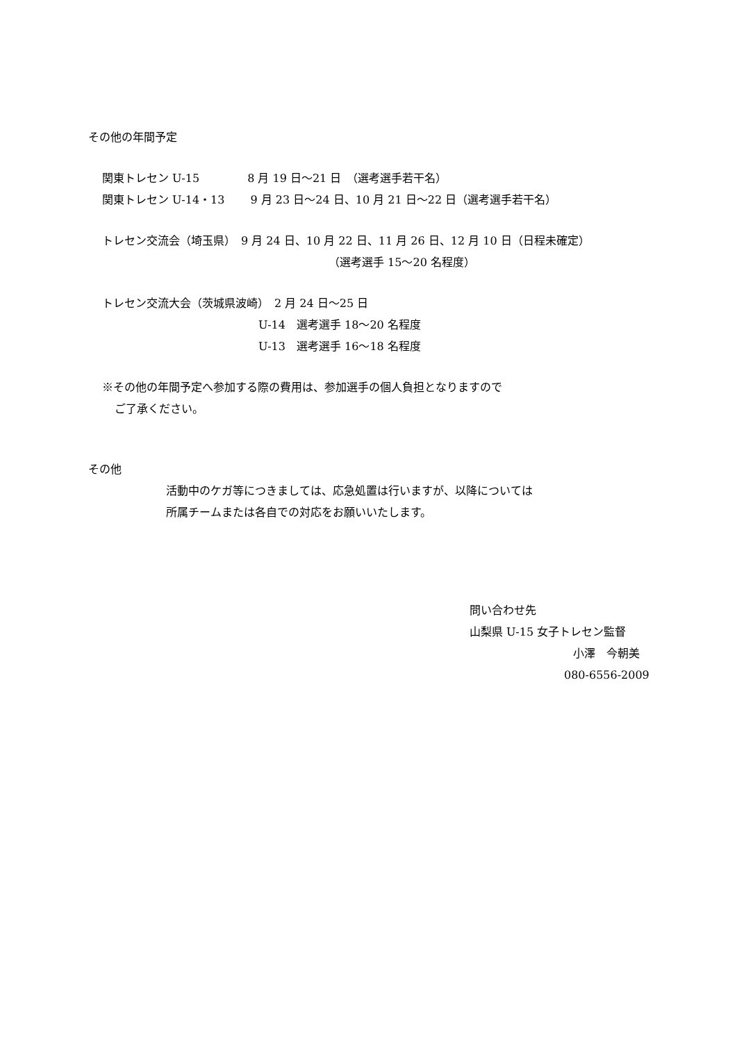その他の年間予定
関東トレセン U-15　　　　 8 月 19 日～21 日　（選考選手若干名）
関東トレセン U-14・13　　 9 月 23 日～24 日、10 月 21 日～22 日（選考選手若干名）
トレセン交流会（埼玉県）　9 月 24 日、10 月 22 日、11 月 26 日、12 月 10 日（日程未確定）
（選考選手 15～20 名程度）
トレセン交流大会（茨城県波崎）　2 月 24 日～25 日
U-14　選考選手 18～20 名程度
U-13　選考選手 16～18 名程度
※その他の年間予定へ参加する際の費用は、参加選手の個人負担となりますので
ご了承ください。
その他
活動中のケガ等につきましては、応急処置は行いますが、以降については
所属チームまたは各自での対応をお願いいたします。
問い合わせ先
山梨県 U-15 女子トレセン監督
小澤　今朝美
080-6556-2009